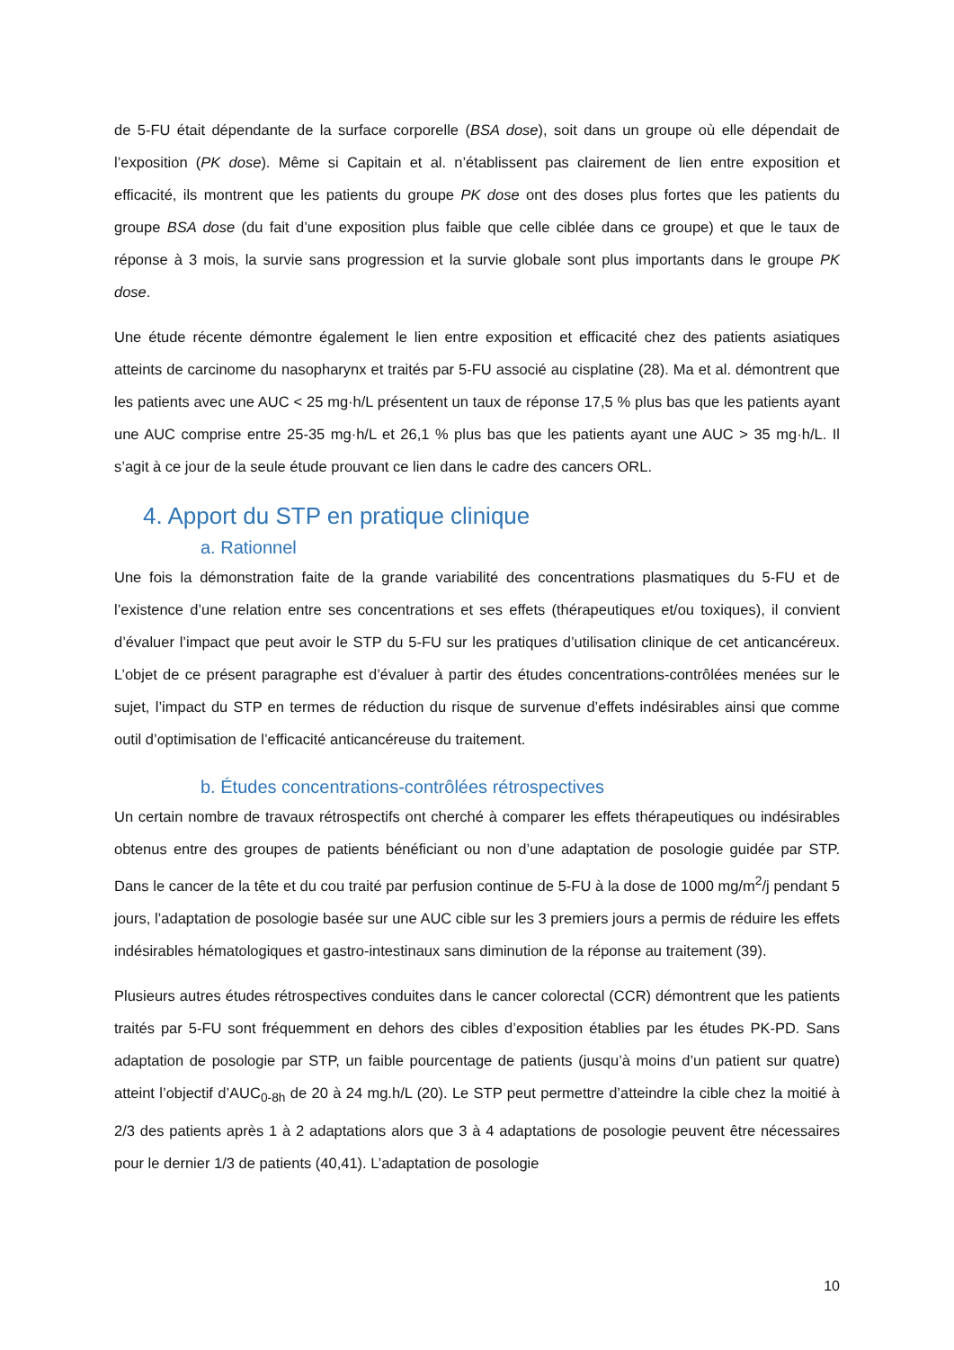de 5-FU était dépendante de la surface corporelle (BSA dose), soit dans un groupe où elle dépendait de l’exposition (PK dose). Même si Capitain et al. n’établissent pas clairement de lien entre exposition et efficacité, ils montrent que les patients du groupe PK dose ont des doses plus fortes que les patients du groupe BSA dose (du fait d’une exposition plus faible que celle ciblée dans ce groupe) et que le taux de réponse à 3 mois, la survie sans progression et la survie globale sont plus importants dans le groupe PK dose.
Une étude récente démontre également le lien entre exposition et efficacité chez des patients asiatiques atteints de carcinome du nasopharynx et traités par 5-FU associé au cisplatine (28). Ma et al. démontrent que les patients avec une AUC < 25 mg·h/L présentent un taux de réponse 17,5 % plus bas que les patients ayant une AUC comprise entre 25-35 mg·h/L et 26,1 % plus bas que les patients ayant une AUC > 35 mg·h/L. Il s’agit à ce jour de la seule étude prouvant ce lien dans le cadre des cancers ORL.
4. Apport du STP en pratique clinique
a. Rationnel
Une fois la démonstration faite de la grande variabilité des concentrations plasmatiques du 5-FU et de l’existence d’une relation entre ses concentrations et ses effets (thérapeutiques et/ou toxiques), il convient d’évaluer l’impact que peut avoir le STP du 5-FU sur les pratiques d’utilisation clinique de cet anticancéreux. L’objet de ce présent paragraphe est d’évaluer à partir des études concentrations-contrôlées menées sur le sujet, l’impact du STP en termes de réduction du risque de survenue d’effets indésirables ainsi que comme outil d’optimisation de l’efficacité anticancéreuse du traitement.
b. Études concentrations-contrôlées rétrospectives
Un certain nombre de travaux rétrospectifs ont cherché à comparer les effets thérapeutiques ou indésirables obtenus entre des groupes de patients bénéficiant ou non d’une adaptation de posologie guidée par STP. Dans le cancer de la tête et du cou traité par perfusion continue de 5-FU à la dose de 1000 mg/m<sup>2</sup>/j pendant 5 jours, l’adaptation de posologie basée sur une AUC cible sur les 3 premiers jours a permis de réduire les effets indésirables hématologiques et gastro-intestinaux sans diminution de la réponse au traitement (39).
Plusieurs autres études rétrospectives conduites dans le cancer colorectal (CCR) démontrent que les patients traités par 5-FU sont fréquemment en dehors des cibles d’exposition établies par les études PK-PD. Sans adaptation de posologie par STP, un faible pourcentage de patients (jusqu’à moins d’un patient sur quatre) atteint l’objectif d’AUC<sub>0-8h</sub> de 20 à 24 mg.h/L (20). Le STP peut permettre d’atteindre la cible chez la moitié à 2/3 des patients après 1 à 2 adaptations alors que 3 à 4 adaptations de posologie peuvent être nécessaires pour le dernier 1/3 de patients (40,41). L’adaptation de posologie
10